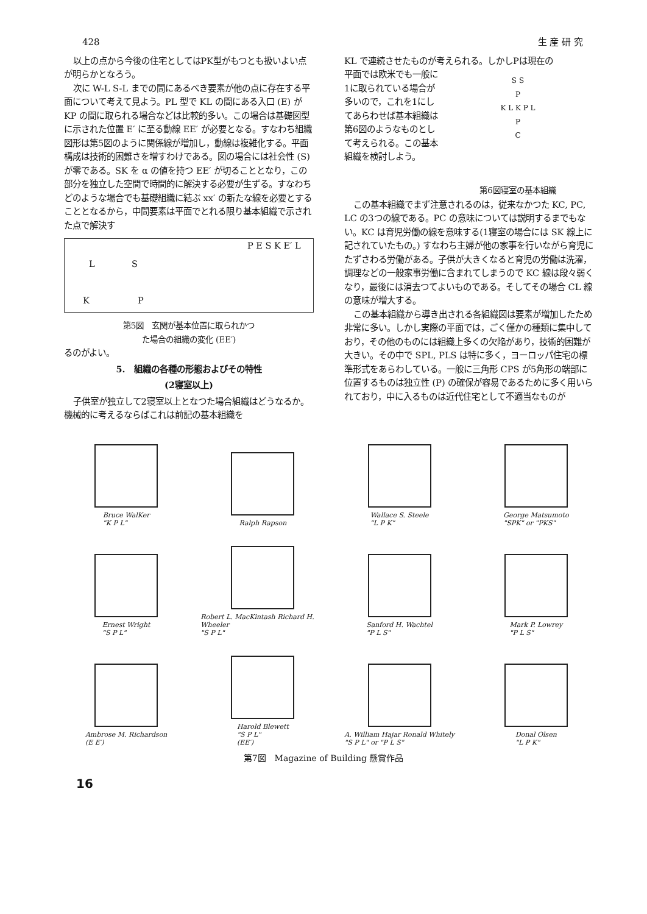428 生 産 研 究
以上の点から今後の住宅としてはPK型がもつとも扱いよい点が明らかとなろう。
次に W-L S-L までの間にあるべき要素が他の点に存在する平面について考えて見よう。PL 型で KL の間にある入口 (E) が KP の間に取られる場合などは比較的多い。この場合は基礎図型に示された位置 E′ に至る動線 EE′ が必要となる。すなわち組織図形は第5図のように関係線が増加し，動線は複雑化する。平面構成は技術的困難さを増すわけである。図の場合には社会性 (S) が零である。SK を α の値を持つ EE′ が切ることとなり，この部分を独立した空間で時間的に解決する必要が生ずる。すなわちどのような場合でも基礎組織に結ぶ xx′ の新たな線を必要とすることとなるから，中間要素は平面でとれる限り基本組織で示された点で解決す
L S
K P
P E S K E′ L
第5図　玄関が基本位置に取られかつ
た場合の組織の変化 (EE′)
るのがよい。
5.　組織の各種の形態およびその特性
(2寝室以上)
子供室が独立して2寝室以上となつた場合組織はどうなるか。機械的に考えるならばこれは前記の基本組織を
KL で連続させたものが考えられる。しかしPは現在の
平面では欧米でも一般に1に取られている場合が多いので，これを1にしてあらわせば基本組織は第6図のようなものとして考えられる。この基本組織を検討しよう。
S S
P
K L K P L
P
C
第6図寝室の基本組織
この基本組織でまず注意されるのは，従来なかつた KC, PC, LC の3つの線である。PC の意味については説明するまでもない。KC は育児労働の線を意味する(1寝室の場合には SK 線上に記されていたもの。) すなわち主婦が他の家事を行いながら育児にたずさわる労働がある。子供が大きくなると育児の労働は洗濯，調理などの一般家事労働に含まれてしまうので KC 線は段々弱くなり，最後には消去つてよいものである。そしてその場合 CL 線の意味が増大する。
この基本組織から導き出される各組織図は要素が増加したため非常に多い。しかし実際の平面では，ごく僅かの種類に集中しており，その他のものには組織上多くの欠陥があり，技術的困難が大きい。その中で SPL, PLS は特に多く，ヨーロッパ住宅の標準形式をあらわしている。一般に三角形 CPS が5角形の端部に位置するものは独立性 (P) の確保が容易であるために多く用いられており，中に入るものは近代住宅として不適当なものが
Bruce WalKer
"K P L"
Ralph Rapson
Wallace S. Steele
"L P K"
George Matsumoto
"SPK" or "PKS"
Ernest Wright
"S P L"
Robert L. MacKintash Richard H. Wheeler
"S P L"
Sanford H. Wachtel
"P L S"
Mark P. Lowrey
"P L S"
Ambrose M. Richardson
(E E′)
Harold Blewett
"S P L"
(EE′)
A. William Hajar Ronald Whitely
"S P L" or "P L S"
Donal Olsen
"L P K"
第7図　Magazine of Building 懸賞作品
16